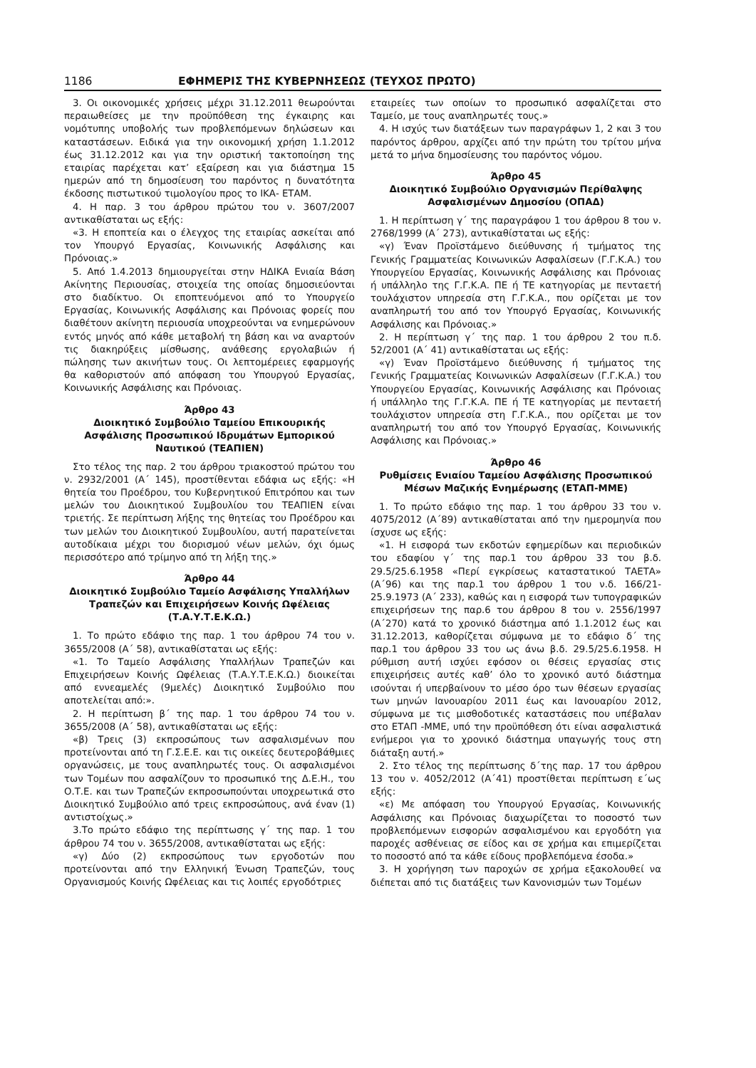1186 ΕΦΗΜΕΡΙΣ ΤΗΣ ΚΥΒΕΡΝΗΣΕΩΣ (ΤΕΥΧΟΣ ΠΡΩΤΟ)
3. Οι οικονομικές χρήσεις μέχρι 31.12.2011 θεωρούνται περαιωθείσες με την προϋπόθεση της έγκαιρης και νομότυπης υποβολής των προβλεπόμενων δηλώσεων και καταστάσεων. Ειδικά για την οικονομική χρήση 1.1.2012 έως 31.12.2012 και για την οριστική τακτοποίηση της εταιρίας παρέχεται κατ’ εξαίρεση και για διάστημα 15 ημερών από τη δημοσίευση του παρόντος η δυνατότητα έκδοσης πιστωτικού τιμολογίου προς το ΙΚΑ- ΕΤΑΜ.
4. Η παρ. 3 του άρθρου πρώτου του ν. 3607/2007 αντικαθίσταται ως εξής:
«3. Η εποπτεία και ο έλεγχος της εταιρίας ασκείται από τον Υπουργό Εργασίας, Κοινωνικής Ασφάλισης και Πρόνοιας.»
5. Από 1.4.2013 δημιουργείται στην ΗΔΙΚΑ Ενιαία Βάση Ακίνητης Περιουσίας, στοιχεία της οποίας δημοσιεύονται στο διαδίκτυο. Οι εποπτευόμενοι από το Υπουργείο Εργασίας, Κοινωνικής Ασφάλισης και Πρόνοιας φορείς που διαθέτουν ακίνητη περιουσία υποχρεούνται να ενημερώνουν εντός μηνός από κάθε μεταβολή τη βάση και να αναρτούν τις διακηρύξεις μίσθωσης, ανάθεσης εργολαβιών ή πώλησης των ακινήτων τους. Οι λεπτομέρειες εφαρμογής θα καθοριστούν από απόφαση του Υπουργού Εργασίας, Κοινωνικής Ασφάλισης και Πρόνοιας.
Άρθρο 43
Διοικητικό Συμβούλιο Ταμείου Επικουρικής Ασφάλισης Προσωπικού Ιδρυμάτων Εμπορικού Ναυτικού (ΤΕΑΠΙΕΝ)
Στο τέλος της παρ. 2 του άρθρου τριακοστού πρώτου του ν. 2932/2001 (Α΄ 145), προστίθενται εδάφια ως εξής: «Η θητεία του Προέδρου, του Κυβερνητικού Επιτρόπου και των μελών του Διοικητικού Συμβουλίου του ΤΕΑΠΙΕΝ είναι τριετής. Σε περίπτωση λήξης της θητείας του Προέδρου και των μελών του Διοικητικού Συμβουλίου, αυτή παρατείνεται αυτοδίκαια μέχρι του διορισμού νέων μελών, όχι όμως περισσότερο από τρίμηνο από τη λήξη της.»
Άρθρο 44
Διοικητικό Συμβούλιο Ταμείο Ασφάλισης Υπαλλήλων Τραπεζών και Επιχειρήσεων Κοινής Ωφέλειας (Τ.Α.Υ.Τ.Ε.Κ.Ω.)
1. Το πρώτο εδάφιο της παρ. 1 του άρθρου 74 του ν. 3655/2008 (Α΄ 58), αντικαθίσταται ως εξής:
«1. Το Ταμείο Ασφάλισης Υπαλλήλων Τραπεζών και Επιχειρήσεων Κοινής Ωφέλειας (Τ.Α.Υ.Τ.Ε.Κ.Ω.) διοικείται από εννεαμελές (9μελές) Διοικητικό Συμβούλιο που αποτελείται από:».
2. Η περίπτωση β΄ της παρ. 1 του άρθρου 74 του ν. 3655/2008 (Α΄ 58), αντικαθίσταται ως εξής:
«β) Τρεις (3) εκπροσώπους των ασφαλισμένων που προτείνονται από τη Γ.Σ.Ε.Ε. και τις οικείες δευτεροβάθμιες οργανώσεις, με τους αναπληρωτές τους. Οι ασφαλισμένοι των Τομέων που ασφαλίζουν το προσωπικό της Δ.Ε.Η., του Ο.Τ.Ε. και των Τραπεζών εκπροσωπούνται υποχρεωτικά στο Διοικητικό Συμβούλιο από τρεις εκπροσώπους, ανά έναν (1) αντιστοίχως.»
3.Το πρώτο εδάφιο της περίπτωσης γ΄ της παρ. 1 του άρθρου 74 του ν. 3655/2008, αντικαθίσταται ως εξής:
«γ) Δύο (2) εκπροσώπους των εργοδοτών που προτείνονται από την Ελληνική Ένωση Τραπεζών, τους Οργανισμούς Κοινής Ωφέλειας και τις λοιπές εργοδότριες
εταιρείες των οποίων το προσωπικό ασφαλίζεται στο Ταμείο, με τους αναπληρωτές τους.»
4. Η ισχύς των διατάξεων των παραγράφων 1, 2 και 3 του παρόντος άρθρου, αρχίζει από την πρώτη του τρίτου μήνα μετά το μήνα δημοσίευσης του παρόντος νόμου.
Άρθρο 45
Διοικητικό Συμβούλιο Οργανισμών Περίθαλψης Ασφαλισμένων Δημοσίου (ΟΠΑΔ)
1. Η περίπτωση γ΄ της παραγράφου 1 του άρθρου 8 του ν. 2768/1999 (Α΄ 273), αντικαθίσταται ως εξής:
«γ) Έναν Προϊστάμενο διεύθυνσης ή τμήματος της Γενικής Γραμματείας Κοινωνικών Ασφαλίσεων (Γ.Γ.Κ.Α.) του Υπουργείου Εργασίας, Κοινωνικής Ασφάλισης και Πρόνοιας ή υπάλληλο της Γ.Γ.Κ.Α. ΠΕ ή ΤΕ κατηγορίας με πενταετή τουλάχιστον υπηρεσία στη Γ.Γ.Κ.Α., που ορίζεται με τον αναπληρωτή του από τον Υπουργό Εργασίας, Κοινωνικής Ασφάλισης και Πρόνοιας.»
2. Η περίπτωση γ΄ της παρ. 1 του άρθρου 2 του π.δ. 52/2001 (Α΄ 41) αντικαθίσταται ως εξής:
«γ) Έναν Προϊστάμενο διεύθυνσης ή τμήματος της Γενικής Γραμματείας Κοινωνικών Ασφαλίσεων (Γ.Γ.Κ.Α.) του Υπουργείου Εργασίας, Κοινωνικής Ασφάλισης και Πρόνοιας ή υπάλληλο της Γ.Γ.Κ.Α. ΠΕ ή ΤΕ κατηγορίας με πενταετή τουλάχιστον υπηρεσία στη Γ.Γ.Κ.Α., που ορίζεται με τον αναπληρωτή του από τον Υπουργό Εργασίας, Κοινωνικής Ασφάλισης και Πρόνοιας.»
Άρθρο 46
Ρυθμίσεις Ενιαίου Ταμείου Ασφάλισης Προσωπικού Μέσων Μαζικής Ενημέρωσης (ΕΤΑΠ-ΜΜΕ)
1. Το πρώτο εδάφιο της παρ. 1 του άρθρου 33 του ν. 4075/2012 (Α΄89) αντικαθίσταται από την ημερομηνία που ίσχυσε ως εξής:
«1. Η εισφορά των εκδοτών εφημερίδων και περιοδικών του εδαφίου γ΄ της παρ.1 του άρθρου 33 του β.δ. 29.5/25.6.1958 «Περί εγκρίσεως καταστατικού ΤΑΕΤΑ» (Α΄96) και της παρ.1 του άρθρου 1 του ν.δ. 166/21-25.9.1973 (Α΄ 233), καθώς και η εισφορά των τυπογραφικών επιχειρήσεων της παρ.6 του άρθρου 8 του ν. 2556/1997 (Α΄270) κατά το χρονικό διάστημα από 1.1.2012 έως και 31.12.2013, καθορίζεται σύμφωνα με το εδάφιο δ΄ της παρ.1 του άρθρου 33 του ως άνω β.δ. 29.5/25.6.1958. Η ρύθμιση αυτή ισχύει εφόσον οι θέσεις εργασίας στις επιχειρήσεις αυτές καθ’ όλο το χρονικό αυτό διάστημα ισούνται ή υπερβαίνουν το μέσο όρο των θέσεων εργασίας των μηνών Ιανουαρίου 2011 έως και Ιανουαρίου 2012, σύμφωνα με τις μισθοδοτικές καταστάσεις που υπέβαλαν στο ΕΤΑΠ -ΜΜΕ, υπό την προϋπόθεση ότι είναι ασφαλιστικά ενήμεροι για το χρονικό διάστημα υπαγωγής τους στη διάταξη αυτή.»
2. Στο τέλος της περίπτωσης δ΄της παρ. 17 του άρθρου 13 του ν. 4052/2012 (Α΄41) προστίθεται περίπτωση ε΄ως εξής:
«ε) Με απόφαση του Υπουργού Εργασίας, Κοινωνικής Ασφάλισης και Πρόνοιας διαχωρίζεται το ποσοστό των προβλεπόμενων εισφορών ασφαλισμένου και εργοδότη για παροχές ασθένειας σε είδος και σε χρήμα και επιμερίζεται το ποσοστό από τα κάθε είδους προβλεπόμενα έσοδα.»
3. Η χορήγηση των παροχών σε χρήμα εξακολουθεί να διέπεται από τις διατάξεις των Κανονισμών των Τομέων